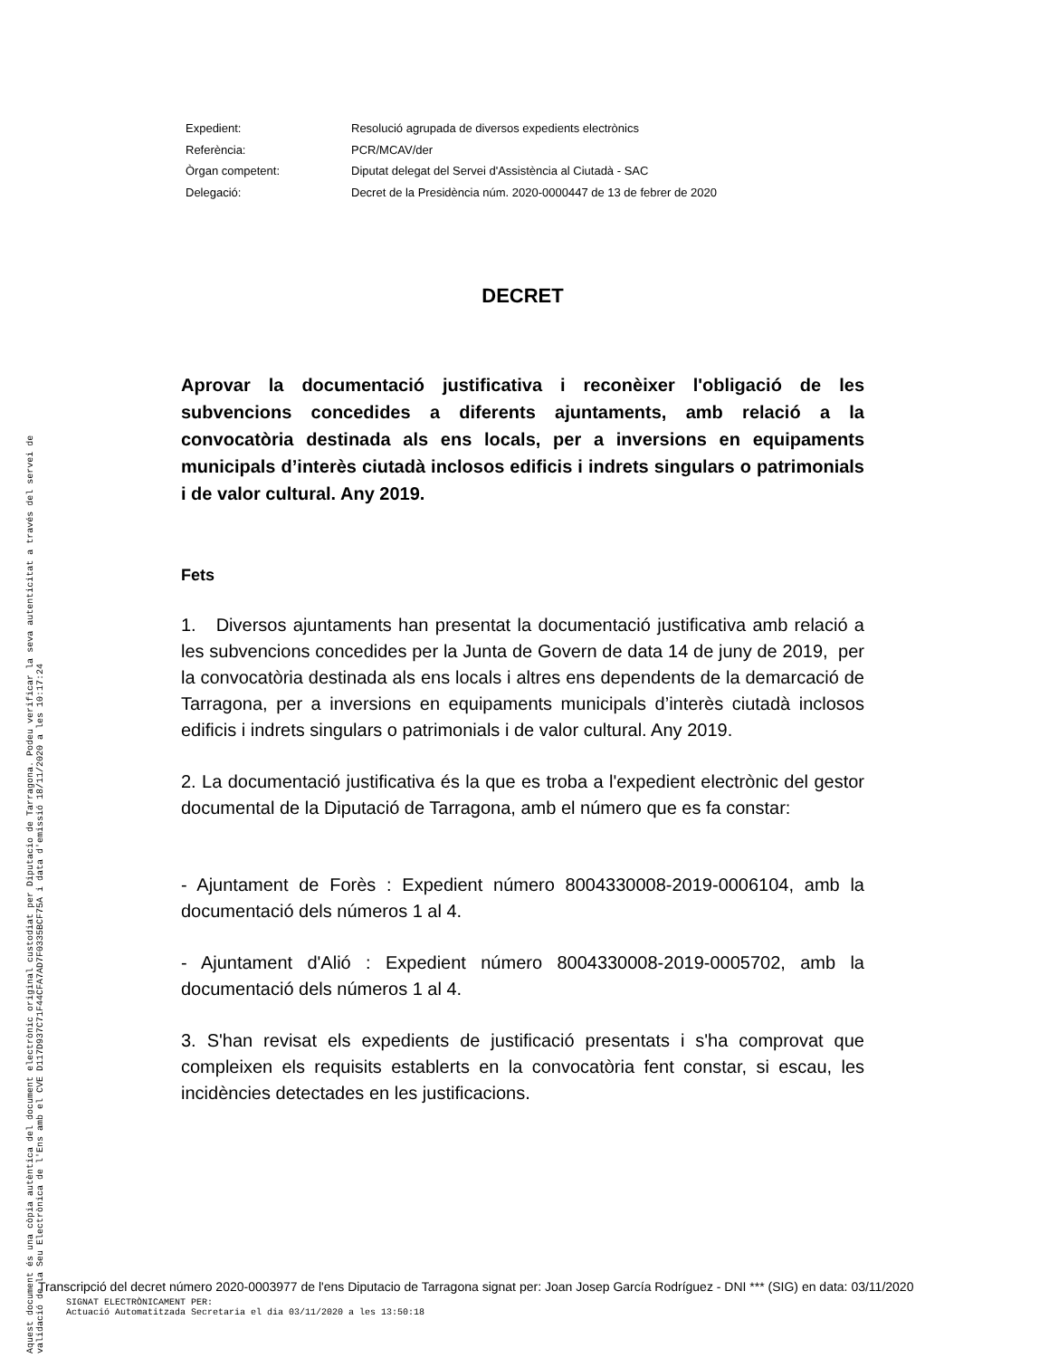Expedient: Resolució agrupada de diversos expedients electrònics
Referència: PCR/MCAV/der
Òrgan competent: Diputat delegat del Servei d'Assistència al Ciutadà - SAC
Delegació: Decret de la Presidència núm. 2020-0000447 de 13 de febrer de 2020
DECRET
Aprovar la documentació justificativa i reconèixer l'obligació de les subvencions concedides a diferents ajuntaments, amb relació a la convocatòria destinada als ens locals, per a inversions en equipaments municipals d’interès ciutadà inclosos edificis i indrets singulars o patrimonials i de valor cultural. Any 2019.
Fets
1. Diversos ajuntaments han presentat la documentació justificativa amb relació a les subvencions concedides per la Junta de Govern de data 14 de juny de 2019, per la convocatòria destinada als ens locals i altres ens dependents de la demarcació de Tarragona, per a inversions en equipaments municipals d’interès ciutadà inclosos edificis i indrets singulars o patrimonials i de valor cultural. Any 2019.
2. La documentació justificativa és la que es troba a l'expedient electrònic del gestor documental de la Diputació de Tarragona, amb el número que es fa constar:
- Ajuntament de Forès : Expedient número 8004330008-2019-0006104, amb la documentació dels números 1 al 4.
- Ajuntament d'Alió : Expedient número 8004330008-2019-0005702, amb la documentació dels números 1 al 4.
3. S'han revisat els expedients de justificació presentats i s'ha comprovat que compleixen els requisits establerts en la convocatòria fent constar, si escau, les incidències detectades en les justificacions.
Aquest document és una còpia autèntica del document electrònic original custodiat per Diputacio de Tarragona. Podeu verificar la seva autenticitat a través del servei de validació de la Seu Electrònica de l'Ens amb el CVE D117D937C71F44CFA7AD7F0335BCF75A i data d'emissió 18/11/2020 a les 10:17:24
Transcripció del decret número 2020-0003977 de l'ens Diputacio de Tarragona signat per: Joan Josep García Rodríguez - DNI *** (SIG) en data: 03/11/2020
SIGNAT ELECTRÒNICAMENT PER:
Actuació Automatitzada Secretaria el dia 03/11/2020 a les 13:50:18